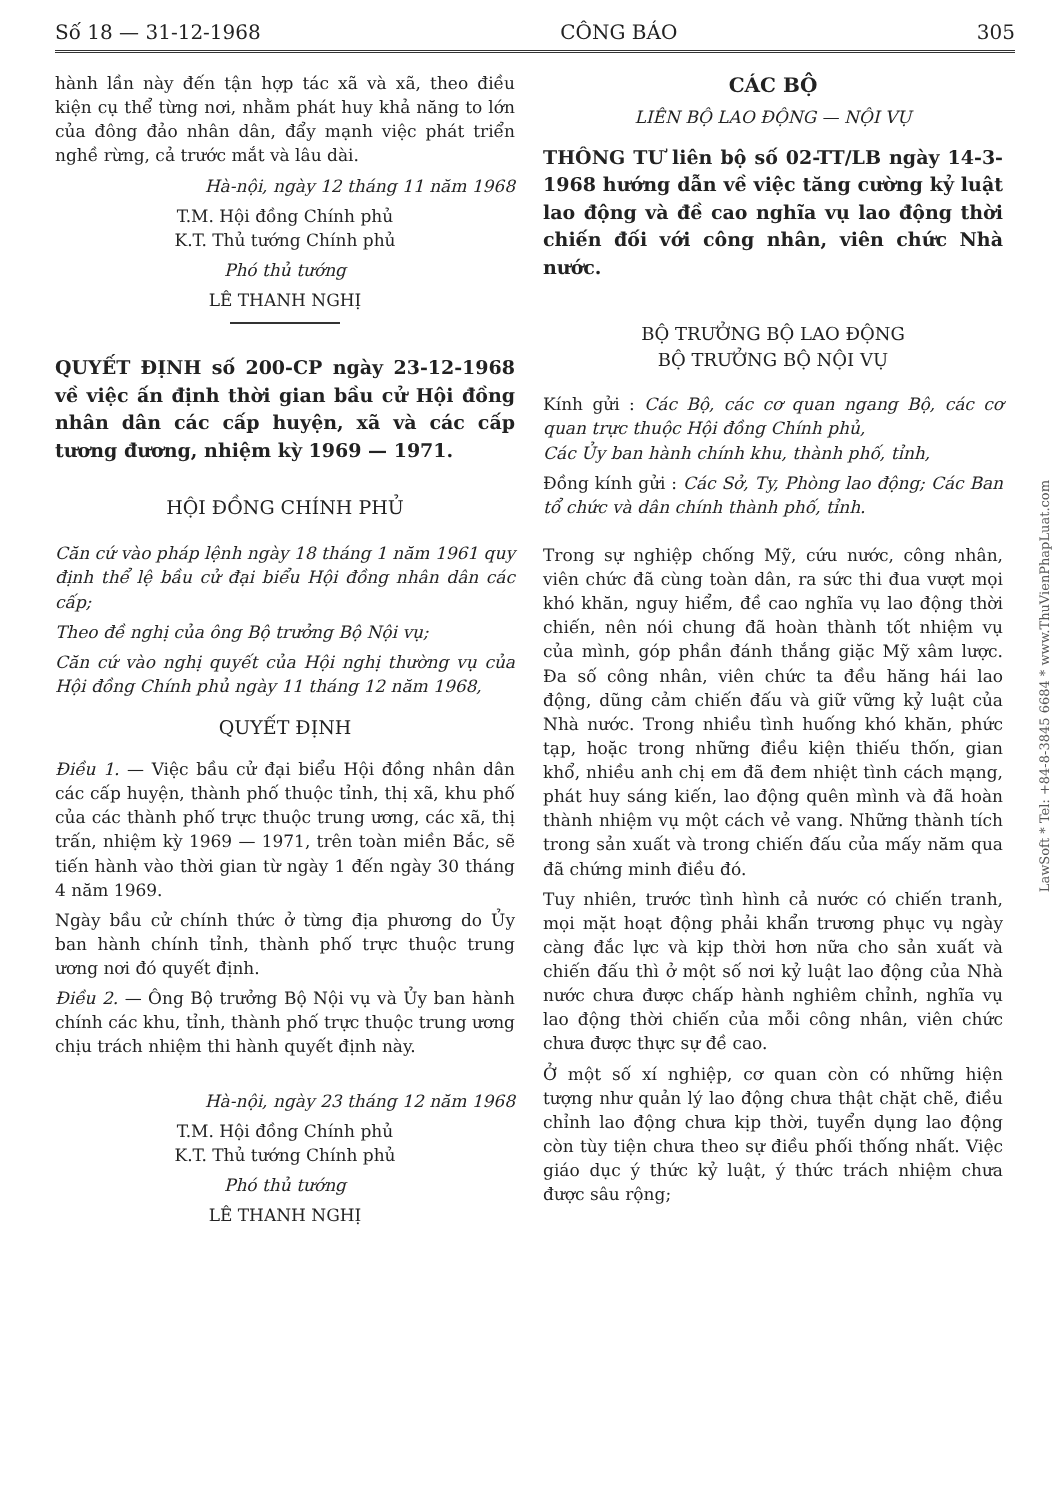Số 18 — 31-12-1968 CÔNG BÁO 305
hành lần này đến tận hợp tác xã và xã, theo điều kiện cụ thể từng nơi, nhằm phát huy khả năng to lớn của đông đảo nhân dân, đẩy mạnh việc phát triển nghề rừng, cả trước mắt và lâu dài.
Hà-nội, ngày 12 tháng 11 năm 1968
T.M. Hội đồng Chính phủ
K.T. Thủ tướng Chính phủ
Phó thủ tướng
LÊ THANH NGHỊ
QUYẾT ĐỊNH số 200-CP ngày 23-12-1968 về việc ấn định thời gian bầu cử Hội đồng nhân dân các cấp huyện, xã và các cấp tương đương, nhiệm kỳ 1969 — 1971.
HỘI ĐỒNG CHÍNH PHỦ
Căn cứ vào pháp lệnh ngày 18 tháng 1 năm 1961 quy định thể lệ bầu cử đại biểu Hội đồng nhân dân các cấp;
Theo đề nghị của ông Bộ trưởng Bộ Nội vụ;
Căn cứ vào nghị quyết của Hội nghị thường vụ của Hội đồng Chính phủ ngày 11 tháng 12 năm 1968,
QUYẾT ĐỊNH
Điều 1. — Việc bầu cử đại biểu Hội đồng nhân dân các cấp huyện, thành phố thuộc tỉnh, thị xã, khu phố của các thành phố trực thuộc trung ương, các xã, thị trấn, nhiệm kỳ 1969 — 1971, trên toàn miền Bắc, sẽ tiến hành vào thời gian từ ngày 1 đến ngày 30 tháng 4 năm 1969.
Ngày bầu cử chính thức ở từng địa phương do Ủy ban hành chính tỉnh, thành phố trực thuộc trung ương nơi đó quyết định.
Điều 2. — Ông Bộ trưởng Bộ Nội vụ và Ủy ban hành chính các khu, tỉnh, thành phố trực thuộc trung ương chịu trách nhiệm thi hành quyết định này.
Hà-nội, ngày 23 tháng 12 năm 1968
T.M. Hội đồng Chính phủ
K.T. Thủ tướng Chính phủ
Phó thủ tướng
LÊ THANH NGHỊ
CÁC BỘ
LIÊN BỘ LAO ĐỘNG — NỘI VỤ
THÔNG TƯ liên bộ số 02-TT/LB ngày 14-3-1968 hướng dẫn về việc tăng cường kỷ luật lao động và đề cao nghĩa vụ lao động thời chiến đối với công nhân, viên chức Nhà nước.
BỘ TRƯỞNG BỘ LAO ĐỘNG
BỘ TRƯỞNG BỘ NỘI VỤ
Kính gửi : Các Bộ, các cơ quan ngang Bộ, các cơ quan trực thuộc Hội đồng Chính phủ,
Các Ủy ban hành chính khu, thành phố, tỉnh,
Đồng kính gửi : Các Sở, Ty, Phòng lao động; Các Ban tổ chức và dân chính thành phố, tỉnh.
Trong sự nghiệp chống Mỹ, cứu nước, công nhân, viên chức đã cùng toàn dân, ra sức thi đua vượt mọi khó khăn, nguy hiểm, đề cao nghĩa vụ lao động thời chiến, nên nói chung đã hoàn thành tốt nhiệm vụ của mình, góp phần đánh thắng giặc Mỹ xâm lược. Đa số công nhân, viên chức ta đều hăng hái lao động, dũng cảm chiến đấu và giữ vững kỷ luật của Nhà nước. Trong nhiều tình huống khó khăn, phức tạp, hoặc trong những điều kiện thiếu thốn, gian khổ, nhiều anh chị em đã đem nhiệt tình cách mạng, phát huy sáng kiến, lao động quên mình và đã hoàn thành nhiệm vụ một cách vẻ vang. Những thành tích trong sản xuất và trong chiến đấu của mấy năm qua đã chứng minh điều đó.
Tuy nhiên, trước tình hình cả nước có chiến tranh, mọi mặt hoạt động phải khẩn trương phục vụ ngày càng đắc lực và kịp thời hơn nữa cho sản xuất và chiến đấu thì ở một số nơi kỷ luật lao động của Nhà nước chưa được chấp hành nghiêm chỉnh, nghĩa vụ lao động thời chiến của mỗi công nhân, viên chức chưa được thực sự đề cao.
Ở một số xí nghiệp, cơ quan còn có những hiện tượng như quản lý lao động chưa thật chặt chẽ, điều chỉnh lao động chưa kịp thời, tuyển dụng lao động còn tùy tiện chưa theo sự điều phối thống nhất. Việc giáo dục ý thức kỷ luật, ý thức trách nhiệm chưa được sâu rộng;
LawSoft * Tel: +84-8-3845 6684 * www.ThuVienPhapLuat.com